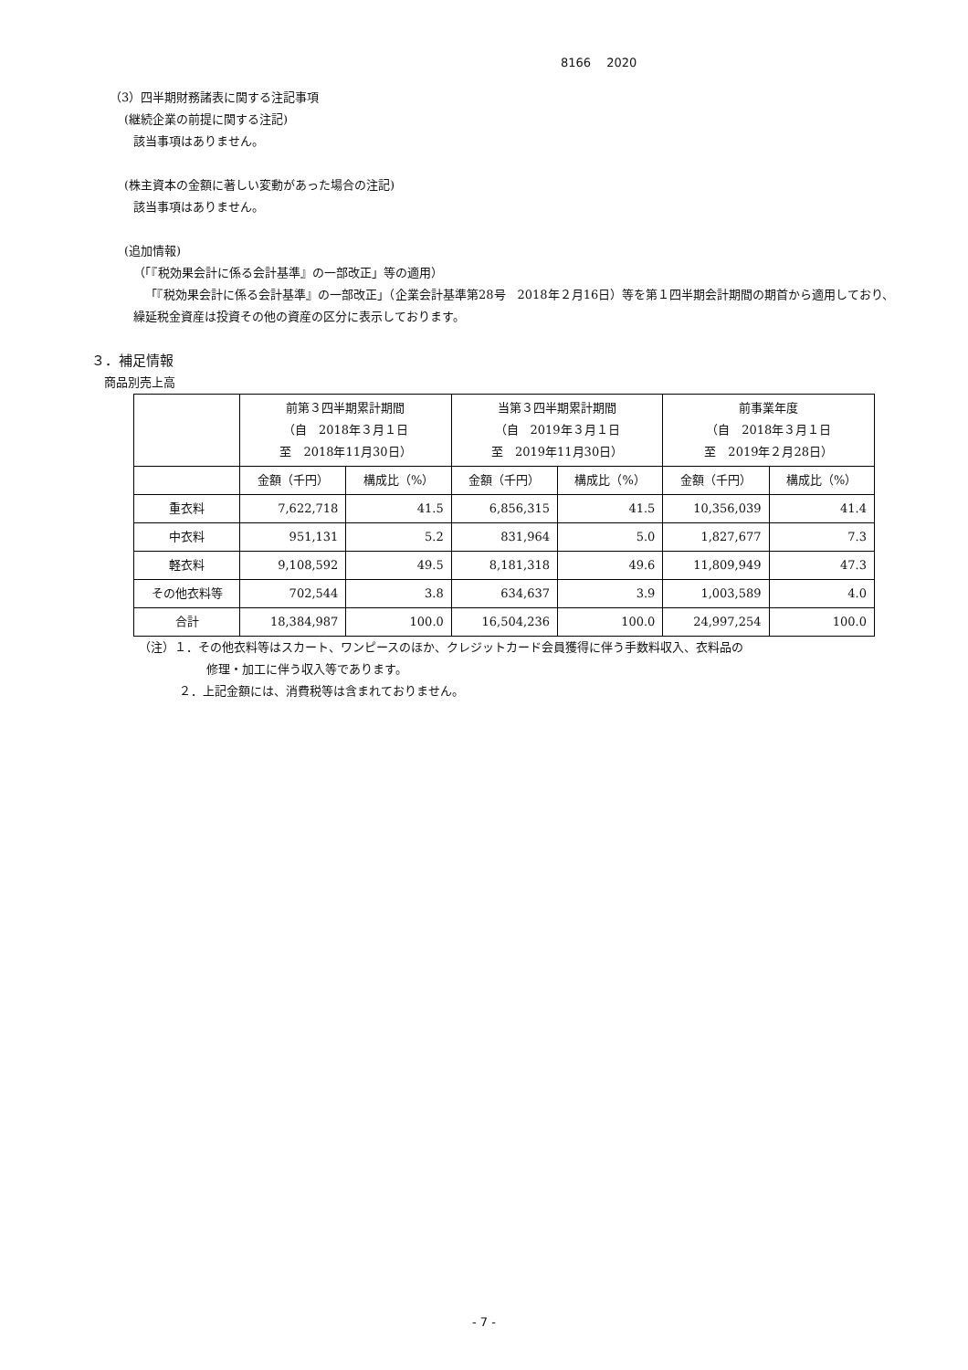8166　 2020
（3）四半期財務諸表に関する注記事項
(継続企業の前提に関する注記)
該当事項はありません。
(株主資本の金額に著しい変動があった場合の注記)
該当事項はありません。
(追加情報)
（「『税効果会計に係る会計基準』の一部改正」等の適用）
「『税効果会計に係る会計基準』の一部改正」（企業会計基準第28号　2018年２月16日）等を第１四半期会計期間の期首から適用しており、繰延税金資産は投資その他の資産の区分に表示しております。
３．補足情報
商品別売上高
| | 前第３四半期累計期間 （自 2018年３月１日 至 2018年11月30日） | | 当第３四半期累計期間 （自 2019年３月１日 至 2019年11月30日） | | 前事業年度 （自 2018年３月１日 至 2019年２月28日） | |
| --- | --- | --- | --- | --- | --- | --- |
| | 金額（千円） | 構成比（%） | 金額（千円） | 構成比（%） | 金額（千円） | 構成比（%） |
| 重衣料 | 7,622,718 | 41.5 | 6,856,315 | 41.5 | 10,356,039 | 41.4 |
| 中衣料 | 951,131 | 5.2 | 831,964 | 5.0 | 1,827,677 | 7.3 |
| 軽衣料 | 9,108,592 | 49.5 | 8,181,318 | 49.6 | 11,809,949 | 47.3 |
| その他衣料等 | 702,544 | 3.8 | 634,637 | 3.9 | 1,003,589 | 4.0 |
| 合計 | 18,384,987 | 100.0 | 16,504,236 | 100.0 | 24,997,254 | 100.0 |
（注）１．その他衣料等はスカート、ワンピースのほか、クレジットカード会員獲得に伴う手数料収入、衣料品の
修理・加工に伴う収入等であります。
２．上記金額には、消費税等は含まれておりません。
- 7 -